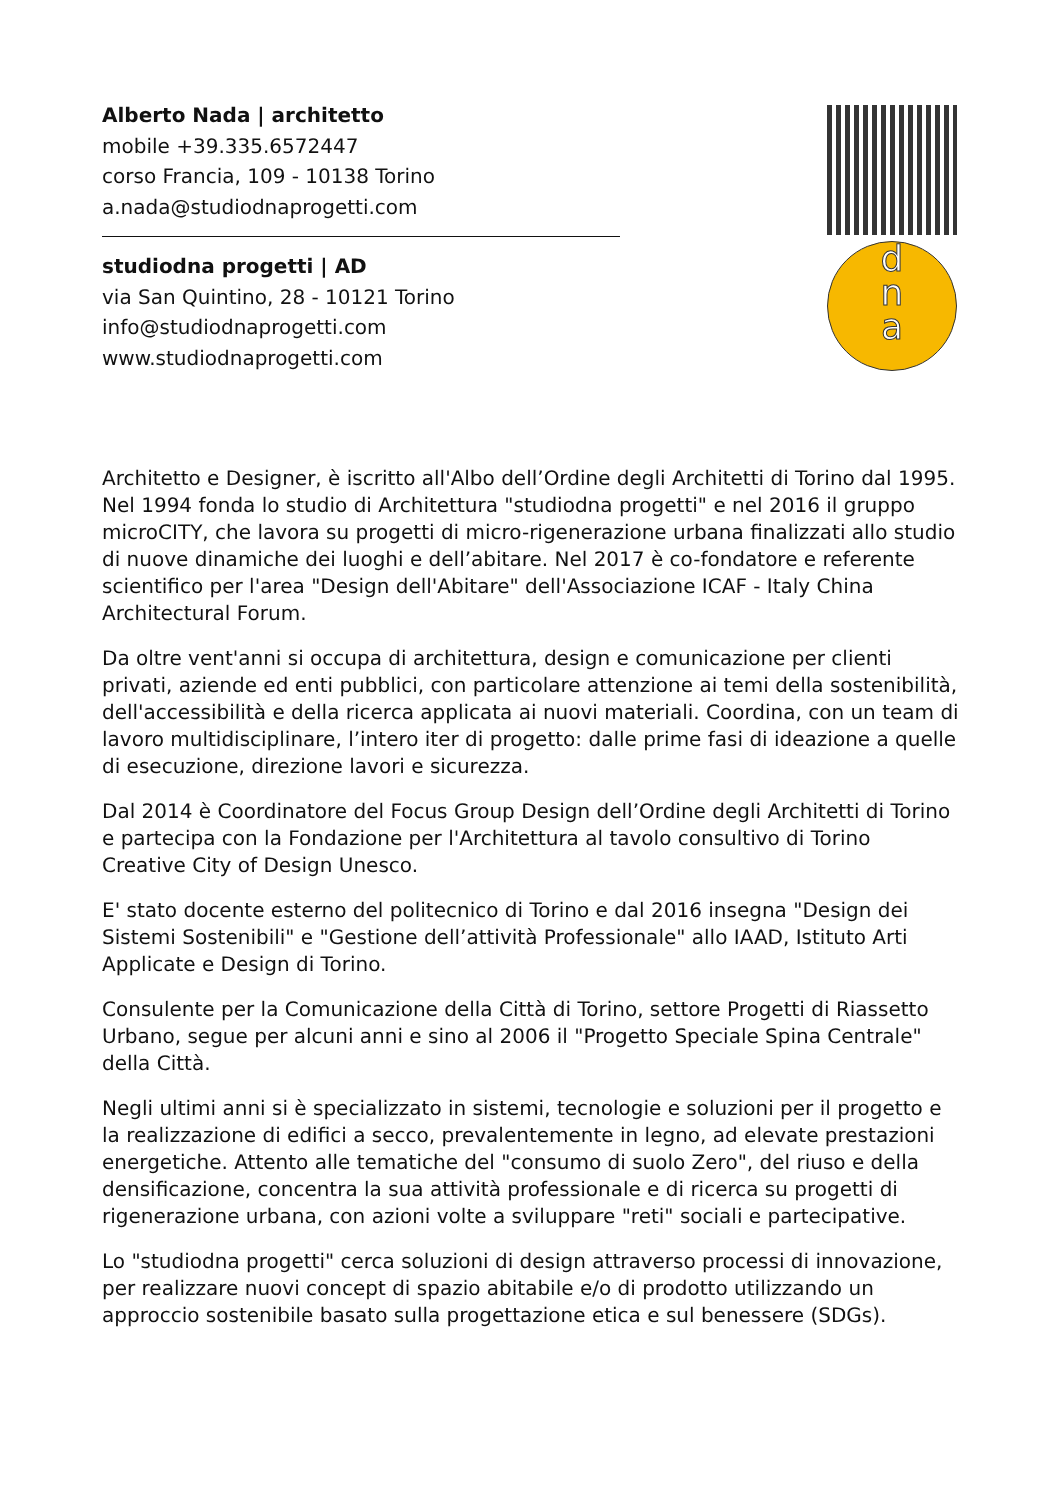Alberto Nada | architetto
mobile +39.335.6572447
corso Francia, 109 - 10138 Torino
a.nada@studiodnaprogetti.com
studiodna progetti | AD
via San Quintino, 28 - 10121 Torino
info@studiodnaprogetti.com
www.studiodnaprogetti.com
d
n
a
Architetto e Designer, è iscritto all'Albo dell’Ordine degli Architetti di Torino dal 1995. Nel 1994 fonda lo studio di Architettura "studiodna progetti" e nel 2016 il gruppo microCITY, che lavora su progetti di micro-rigenerazione urbana finalizzati allo studio di nuove dinamiche dei luoghi e dell’abitare. Nel 2017 è co-fondatore e referente scientifico per l'area "Design dell'Abitare" dell'Associazione ICAF - Italy China Architectural Forum.
Da oltre vent'anni si occupa di architettura, design e comunicazione per clienti privati, aziende ed enti pubblici, con particolare attenzione ai temi della sostenibilità, dell'accessibilità e della ricerca applicata ai nuovi materiali. Coordina, con un team di lavoro multidisciplinare, l’intero iter di progetto: dalle prime fasi di ideazione a quelle di esecuzione, direzione lavori e sicurezza.
Dal 2014 è Coordinatore del Focus Group Design dell’Ordine degli Architetti di Torino e partecipa con la Fondazione per l'Architettura al tavolo consultivo di Torino Creative City of Design Unesco.
E' stato docente esterno del politecnico di Torino e dal 2016 insegna "Design dei Sistemi Sostenibili" e "Gestione dell’attività Professionale" allo IAAD, Istituto Arti Applicate e Design di Torino.
Consulente per la Comunicazione della Città di Torino, settore Progetti di Riassetto Urbano, segue per alcuni anni e sino al 2006 il "Progetto Speciale Spina Centrale" della Città.
Negli ultimi anni si è specializzato in sistemi, tecnologie e soluzioni per il progetto e la realizzazione di edifici a secco, prevalentemente in legno, ad elevate prestazioni energetiche. Attento alle tematiche del "consumo di suolo Zero", del riuso e della densificazione, concentra la sua attività professionale e di ricerca su progetti di rigenerazione urbana, con azioni volte a sviluppare "reti" sociali e partecipative.
Lo "studiodna progetti" cerca soluzioni di design attraverso processi di innovazione, per realizzare nuovi concept di spazio abitabile e/o di prodotto utilizzando un approccio sostenibile basato sulla progettazione etica e sul benessere (SDGs).